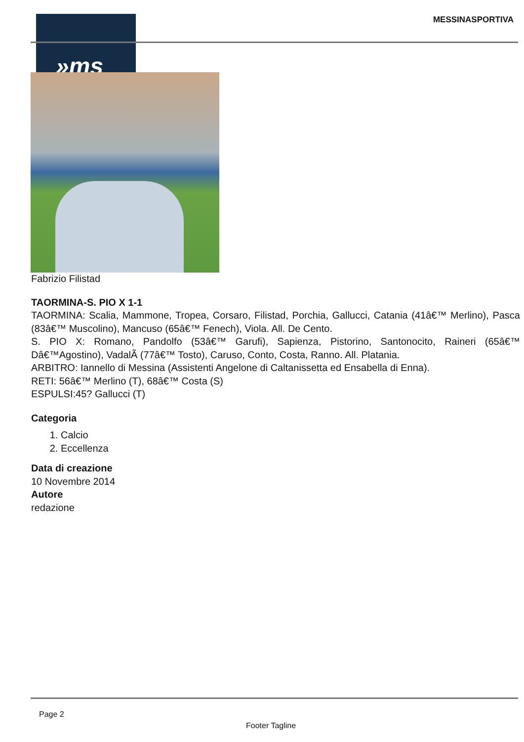»ms MESSINASPORTIVA
Fabrizio Filistad
TAORMINA-S. PIO X 1-1
TAORMINA: Scalia, Mammone, Tropea, Corsaro, Filistad, Porchia, Gallucci, Catania (41â€™ Merlino), Pasca (83â€™ Muscolino), Mancuso (65â€™ Fenech), Viola. All. De Cento.
S. PIO X: Romano, Pandolfo (53â€™ Garufi), Sapienza, Pistorino, Santonocito, Raineri (65â€™ Dâ€™Agostino), VadalÃ (77â€™ Tosto), Caruso, Conto, Costa, Ranno. All. Platania.
ARBITRO: Iannello di Messina (Assistenti Angelone di Caltanissetta ed Ensabella di Enna).
RETI: 56â€™ Merlino (T), 68â€™ Costa (S)
ESPULSI:45? Gallucci (T)
Categoria
1. Calcio
2. Eccellenza
Data di creazione
10 Novembre 2014
Autore
redazione
Page 2
Footer Tagline